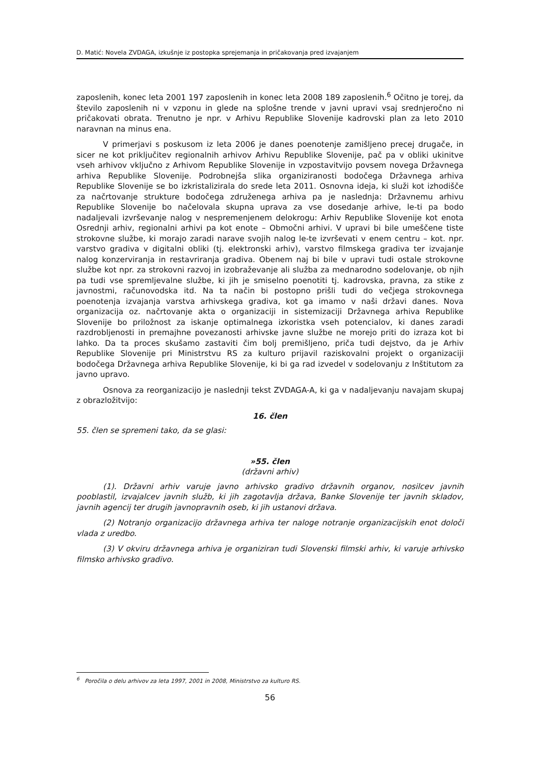D. Matić: Novela ZVDAGA, izkušnje iz postopka sprejemanja in pričakovanja pred izvajanjem
zaposlenih, konec leta 2001 197 zaposlenih in konec leta 2008 189 zaposlenih.<sup>6</sup> Očitno je torej, da število zaposlenih ni v vzponu in glede na splošne trende v javni upravi vsaj srednjeročno ni pričakovati obrata. Trenutno je npr. v Arhivu Republike Slovenije kadrovski plan za leto 2010 naravnan na minus ena.
V primerjavi s poskusom iz leta 2006 je danes poenotenje zamišljeno precej drugače, in sicer ne kot priključitev regionalnih arhivov Arhivu Republike Slovenije, pač pa v obliki ukinitve vseh arhivov vključno z Arhivom Republike Slovenije in vzpostavitvijo povsem novega Državnega arhiva Republike Slovenije. Podrobnejša slika organiziranosti bodočega Državnega arhiva Republike Slovenije se bo izkristalizirala do srede leta 2011. Osnovna ideja, ki služi kot izhodišče za načrtovanje strukture bodočega združenega arhiva pa je naslednja: Državnemu arhivu Republike Slovenije bo načelovala skupna uprava za vse dosedanje arhive, le-ti pa bodo nadaljevali izvrševanje nalog v nespremenjenem delokrogu: Arhiv Republike Slovenije kot enota Osrednji arhiv, regionalni arhivi pa kot enote – Območni arhivi. V upravi bi bile umeščene tiste strokovne službe, ki morajo zaradi narave svojih nalog le-te izvrševati v enem centru – kot. npr. varstvo gradiva v digitalni obliki (tj. elektronski arhiv), varstvo filmskega gradiva ter izvajanje nalog konzerviranja in restavriranja gradiva. Obenem naj bi bile v upravi tudi ostale strokovne službe kot npr. za strokovni razvoj in izobraževanje ali služba za mednarodno sodelovanje, ob njih pa tudi vse spremljevalne službe, ki jih je smiselno poenotiti tj. kadrovska, pravna, za stike z javnostmi, računovodska itd. Na ta način bi postopno prišli tudi do večjega strokovnega poenotenja izvajanja varstva arhivskega gradiva, kot ga imamo v naši državi danes. Nova organizacija oz. načrtovanje akta o organizaciji in sistemizaciji Državnega arhiva Republike Slovenije bo priložnost za iskanje optimalnega izkoristka vseh potencialov, ki danes zaradi razdrobljenosti in premajhne povezanosti arhivske javne službe ne morejo priti do izraza kot bi lahko. Da ta proces skušamo zastaviti čim bolj premišljeno, priča tudi dejstvo, da je Arhiv Republike Slovenije pri Ministrstvu RS za kulturo prijavil raziskovalni projekt o organizaciji bodočega Državnega arhiva Republike Slovenije, ki bi ga rad izvedel v sodelovanju z Inštitutom za javno upravo.
Osnova za reorganizacijo je naslednji tekst ZVDAGA-A, ki ga v nadaljevanju navajam skupaj z obrazložitvijo:
16. člen
55. člen se spremeni tako, da se glasi:
»55. člen
(državni arhiv)
(1). Državni arhiv varuje javno arhivsko gradivo državnih organov, nosilcev javnih pooblastil, izvajalcev javnih služb, ki jih zagotavlja država, Banke Slovenije ter javnih skladov, javnih agencij ter drugih javnopravnih oseb, ki jih ustanovi država.
(2) Notranjo organizacijo državnega arhiva ter naloge notranje organizacijskih enot določi vlada z uredbo.
(3) V okviru državnega arhiva je organiziran tudi Slovenski filmski arhiv, ki varuje arhivsko filmsko arhivsko gradivo.
<sup>6</sup> Poročila o delu arhivov za leta 1997, 2001 in 2008, Ministrstvo za kulturo RS.
56